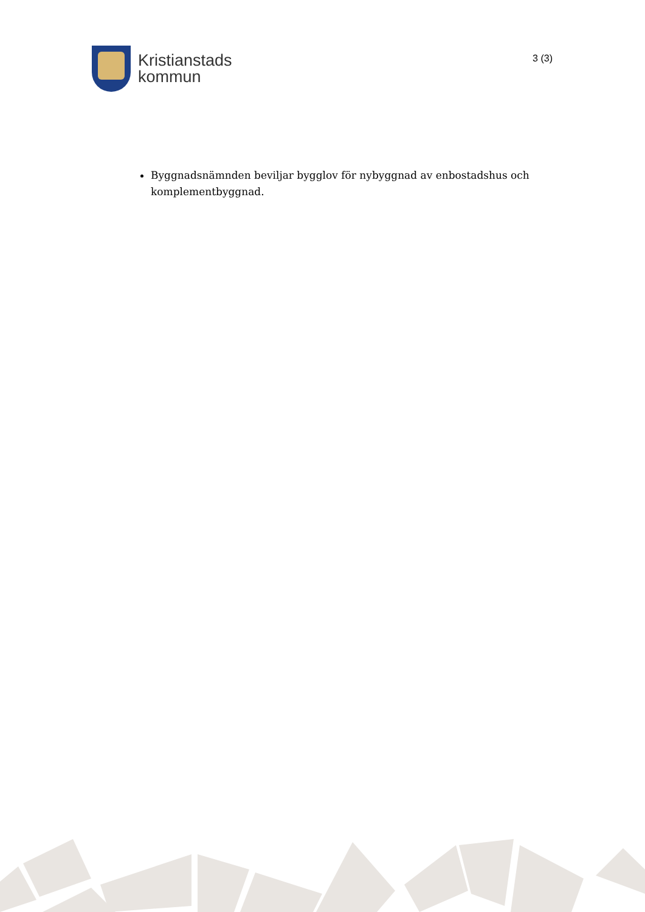Kristianstads
kommun
3 (3)
Byggnadsnämnden beviljar bygglov för nybyggnad av enbostadshus och komplementbyggnad.